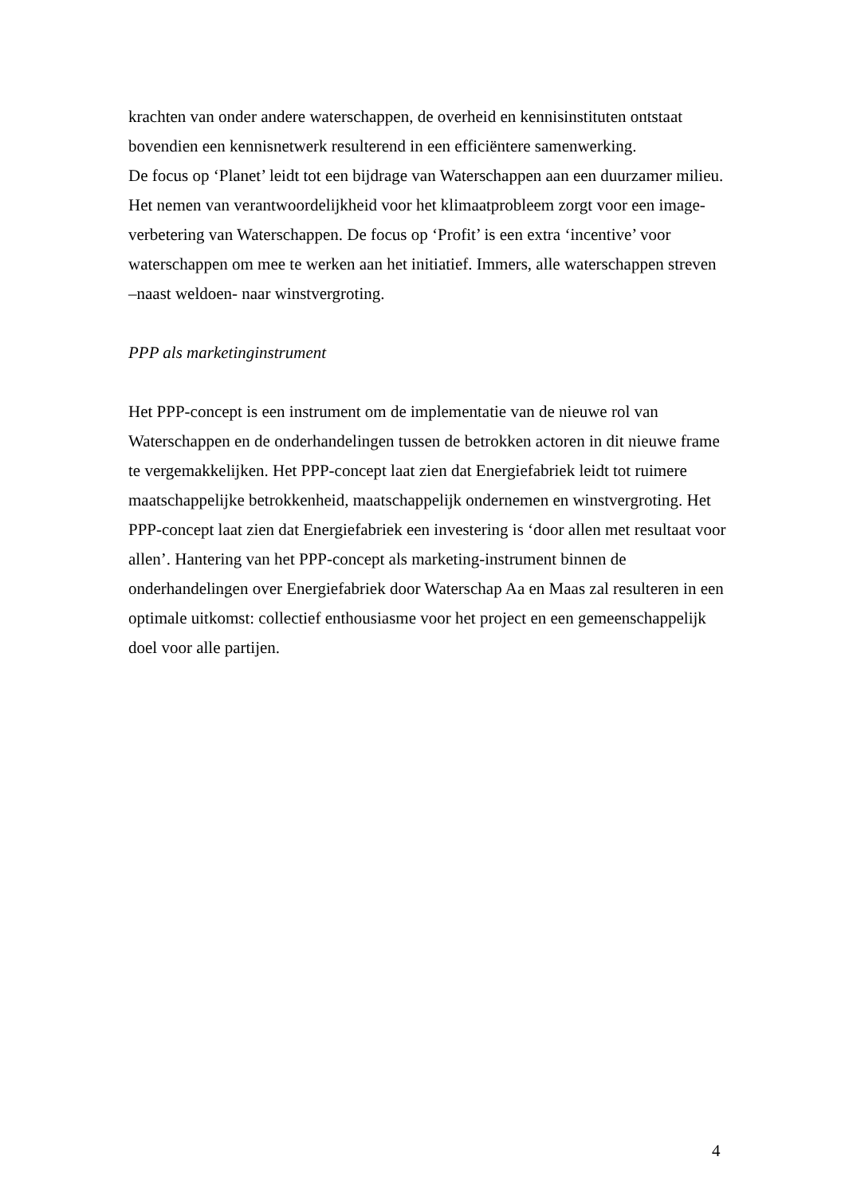krachten van onder andere waterschappen, de overheid en kennisinstituten ontstaat bovendien een kennisnetwerk resulterend in een efficiëntere samenwerking.
De focus op ‘Planet’ leidt tot een bijdrage van Waterschappen aan een duurzamer milieu. Het nemen van verantwoordelijkheid voor het klimaatprobleem zorgt voor een image-verbetering van Waterschappen. De focus op ‘Profit’ is een extra ‘incentive’ voor waterschappen om mee te werken aan het initiatief. Immers, alle waterschappen streven –naast weldoen- naar winstvergroting.
PPP als marketinginstrument
Het PPP-concept is een instrument om de implementatie van de nieuwe rol van Waterschappen en de onderhandelingen tussen de betrokken actoren in dit nieuwe frame te vergemakkelijken. Het PPP-concept laat zien dat Energiefabriek leidt tot ruimere maatschappelijke betrokkenheid, maatschappelijk ondernemen en winstvergroting. Het PPP-concept laat zien dat Energiefabriek een investering is ‘door allen met resultaat voor allen’. Hantering van het PPP-concept als marketing-instrument binnen de onderhandelingen over Energiefabriek door Waterschap Aa en Maas zal resulteren in een optimale uitkomst: collectief enthousiasme voor het project en een gemeenschappelijk doel voor alle partijen.
4